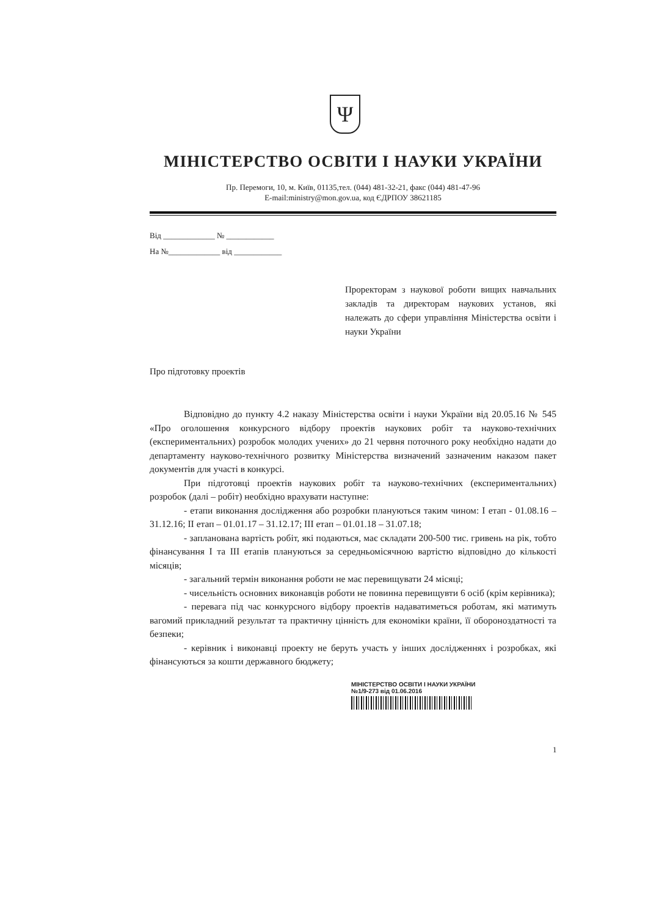Ψ
МІНІСТЕРСТВО ОСВІТИ І НАУКИ УКРАЇНИ
Пр. Перемоги, 10, м. Київ, 01135,тел. (044) 481-32-21, факс (044) 481-47-96
E-mail:ministry@mon.gov.ua, код ЄДРПОУ 38621185
Від _____________ № ____________
На №_____________ від ____________
Проректорам з наукової роботи вищих навчальних закладів та директорам наукових установ, які належать до сфери управління Міністерства освіти і науки України
Про підготовку проектів
Відповідно до пункту 4.2 наказу Міністерства освіти і науки України від 20.05.16 № 545 «Про оголошення конкурсного відбору проектів наукових робіт та науково-технічних (експериментальних) розробок молодих учених» до 21 червня поточного року необхідно надати до департаменту науково-технічного розвитку Міністерства визначений зазначеним наказом пакет документів для участі в конкурсі.
При підготовці проектів наукових робіт та науково-технічних (експериментальних) розробок (далі – робіт) необхідно врахувати наступне:
- етапи виконання дослідження або розробки плануються таким чином: І етап - 01.08.16 – 31.12.16; ІІ етап – 01.01.17 – 31.12.17; ІІІ етап – 01.01.18 – 31.07.18;
- запланована вартість робіт, які подаються, має складати 200-500 тис. гривень на рік, тобто фінансування І та ІІІ етапів плануються за середньомісячною вартістю відповідно до кількості місяців;
- загальний термін виконання роботи не має перевищувати 24 місяці;
- чисельність основних виконавців роботи не повинна перевищувти 6 осіб (крім керівника);
- перевага під час конкурсного відбору проектів надаватиметься роботам, які матимуть вагомий прикладний результат та практичну цінність для економіки країни, її обороноздатності та безпеки;
- керівник і виконавці проекту не беруть участь у інших дослідженнях і розробках, які фінансуються за кошти державного бюджету;
МІНІСТЕРСТВО ОСВІТИ І НАУКИ УКРАЇНИ
№1/9-273 від 01.06.2016
1